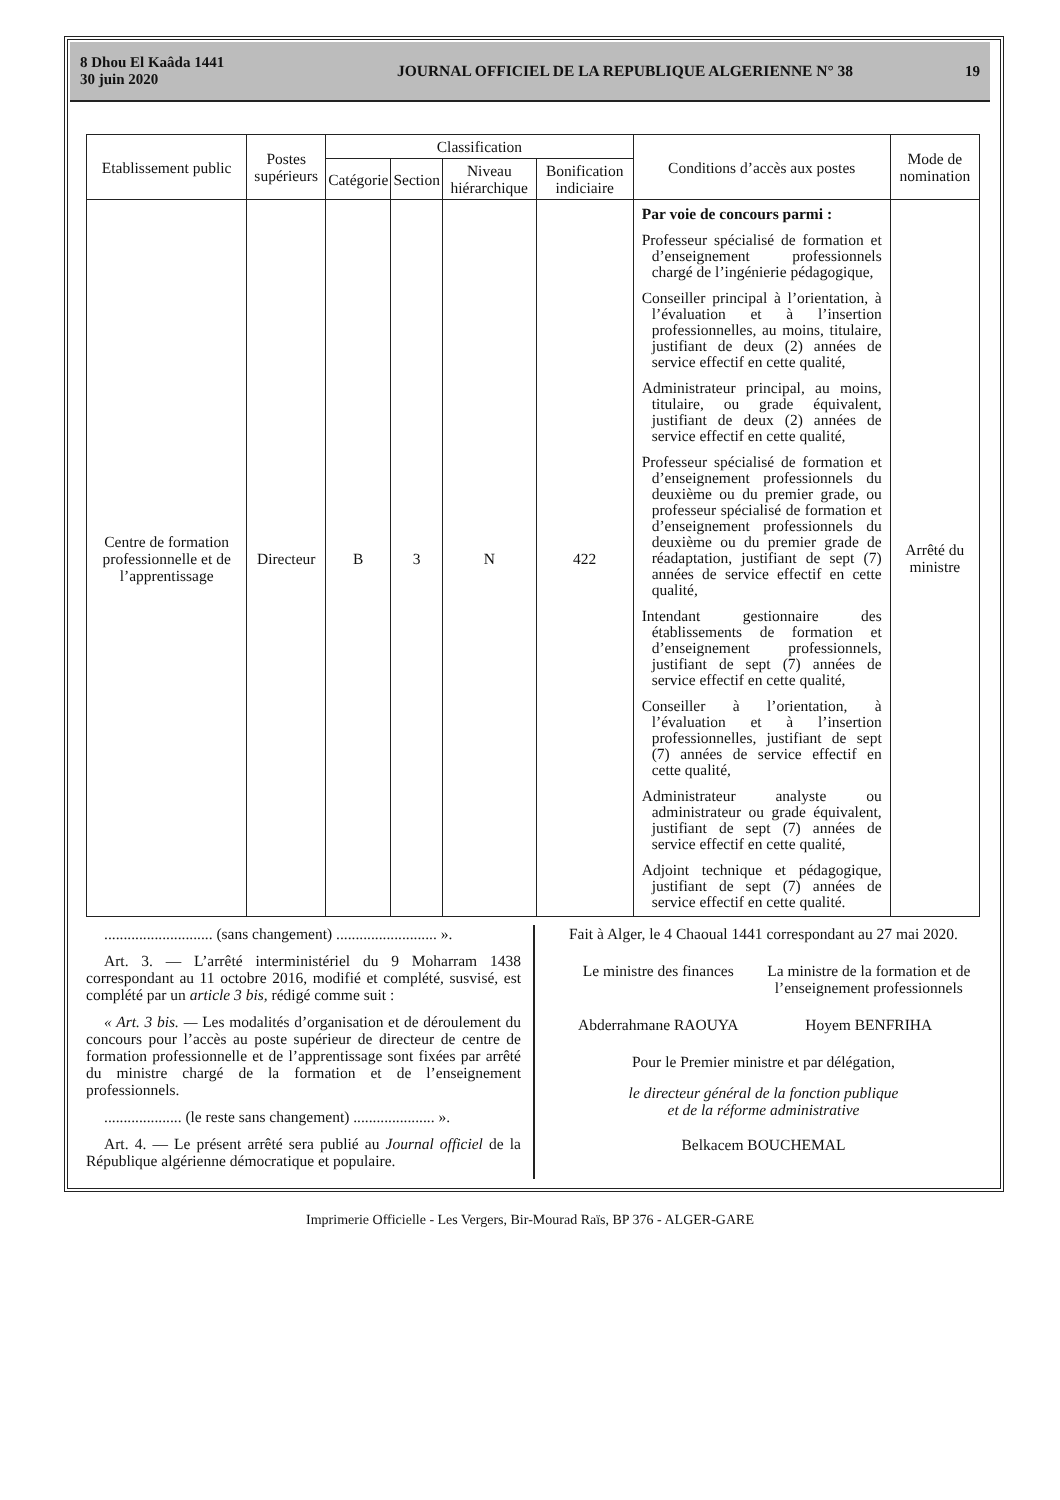8 Dhou El Kaâda 1441
30 juin 2020
JOURNAL OFFICIEL DE LA REPUBLIQUE ALGERIENNE N° 38
19
| Etablissement public | Postes supérieurs | Classification | | | | Conditions d’accès aux postes | Mode de nomination |
| --- | --- | --- | --- | --- | --- | --- | --- |
| | | Catégorie | Section | Niveau hiérarchique | Bonification indiciaire | | |
| Centre de formation professionnelle et de l’apprentissage | Directeur | B | 3 | N | 422 | Par voie de concours parmi : Professeur spécialisé de formation et d’enseignement professionnels chargé de l’ingénierie pédagogique, Conseiller principal à l’orientation, à l’évaluation et à l’insertion professionnelles, au moins, titulaire, justifiant de deux (2) années de service effectif en cette qualité, Administrateur principal, au moins, titulaire, ou grade équivalent, justifiant de deux (2) années de service effectif en cette qualité, Professeur spécialisé de formation et d’enseignement professionnels du deuxième ou du premier grade, ou professeur spécialisé de formation et d’enseignement professionnels du deuxième ou du premier grade de réadaptation, justifiant de sept (7) années de service effectif en cette qualité, Intendant gestionnaire des établissements de formation et d’enseignement professionnels, justifiant de sept (7) années de service effectif en cette qualité, Conseiller à l’orientation, à l’évaluation et à l’insertion professionnelles, justifiant de sept (7) années de service effectif en cette qualité, Administrateur analyste ou administrateur ou grade équivalent, justifiant de sept (7) années de service effectif en cette qualité, Adjoint technique et pédagogique, justifiant de sept (7) années de service effectif en cette qualité. | Arrêté du ministre |
............................ (sans changement) .......................... ».
Art. 3. — L’arrêté interministériel du 9 Moharram 1438 correspondant au 11 octobre 2016, modifié et complété, susvisé, est complété par un article 3 bis, rédigé comme suit :
« Art. 3 bis. — Les modalités d’organisation et de déroulement du concours pour l’accès au poste supérieur de directeur de centre de formation professionnelle et de l’apprentissage sont fixées par arrêté du ministre chargé de la formation et de l’enseignement professionnels.
.................... (le reste sans changement) ..................... ».
Art. 4. — Le présent arrêté sera publié au Journal officiel de la République algérienne démocratique et populaire.
Fait à Alger, le 4 Chaoual 1441 correspondant au 27 mai 2020.
Le ministre des finances La ministre de la formation et de l’enseignement professionnels
Abderrahmane RAOUYA Hoyem BENFRIHA
Pour le Premier ministre et par délégation,
le directeur général de la fonction publique
et de la réforme administrative
Belkacem BOUCHEMAL
Imprimerie Officielle - Les Vergers, Bir-Mourad Raïs, BP 376 - ALGER-GARE